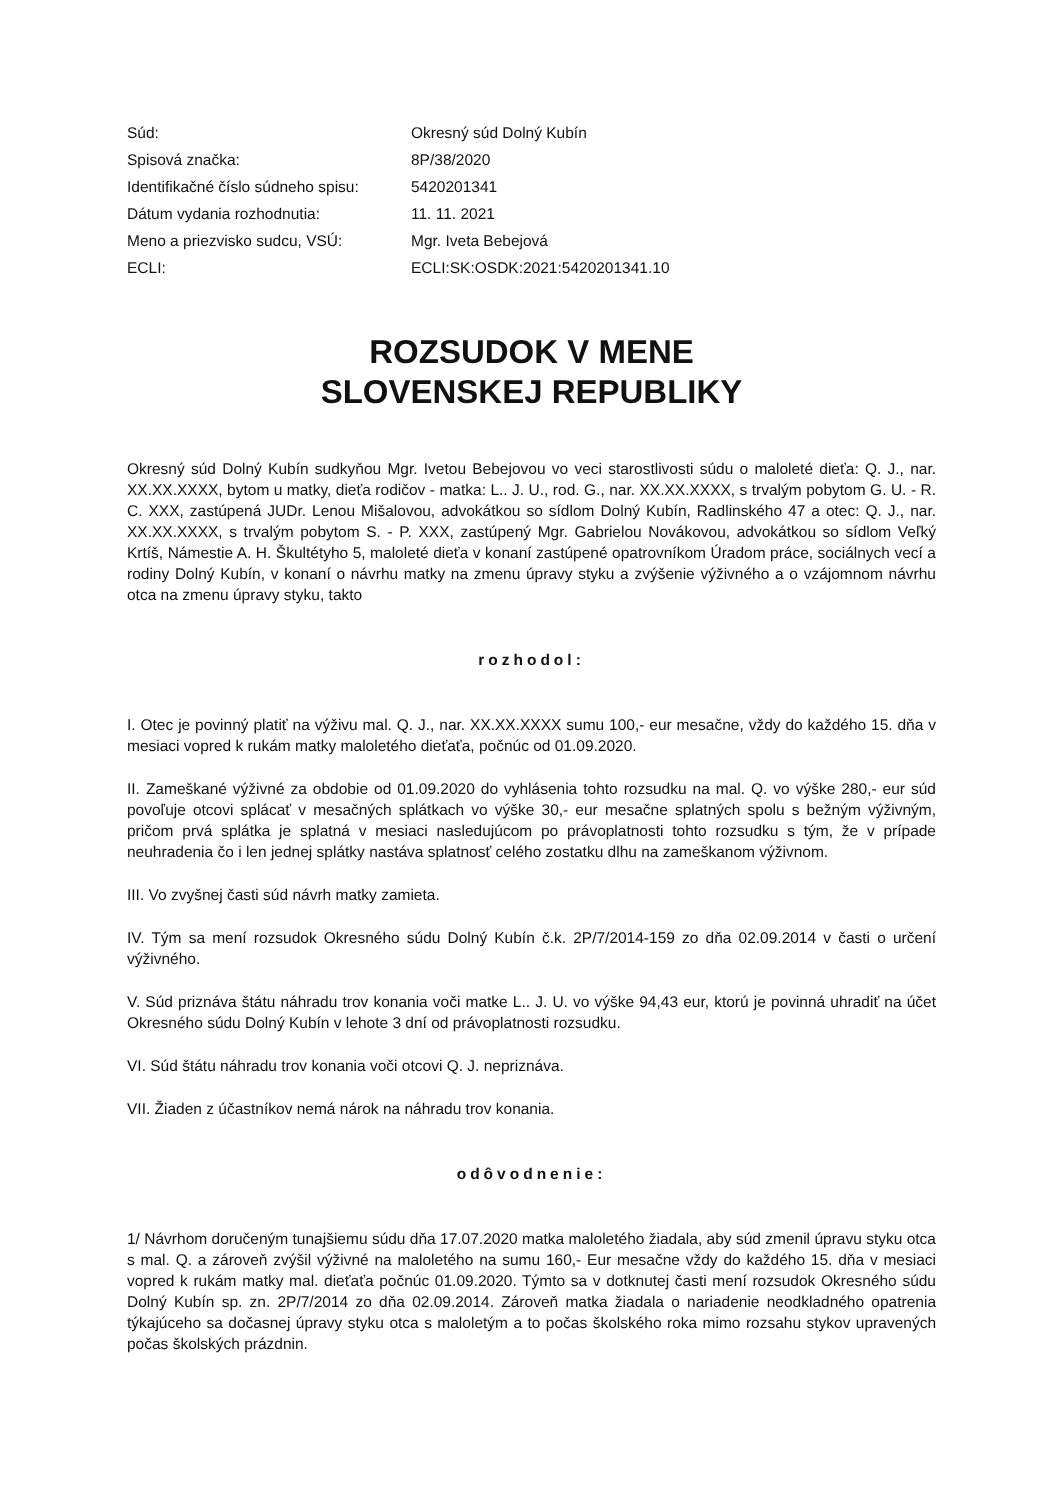| Súd: | Okresný súd Dolný Kubín |
| Spisová značka: | 8P/38/2020 |
| Identifikačné číslo súdneho spisu: | 5420201341 |
| Dátum vydania rozhodnutia: | 11. 11. 2021 |
| Meno a priezvisko sudcu, VSÚ: | Mgr. Iveta Bebejová |
| ECLI: | ECLI:SK:OSDK:2021:5420201341.10 |
ROZSUDOK V MENE
SLOVENSKEJ REPUBLIKY
Okresný súd Dolný Kubín sudkyňou Mgr. Ivetou Bebejovou vo veci starostlivosti súdu o maloleté dieťa: Q. J., nar. XX.XX.XXXX, bytom u matky, dieťa rodičov - matka: L.. J. U., rod. G., nar. XX.XX.XXXX, s trvalým pobytom G. U. - R. C. XXX, zastúpená JUDr. Lenou Mišalovou, advokátkou so sídlom Dolný Kubín, Radlinského 47 a otec: Q. J., nar. XX.XX.XXXX, s trvalým pobytom S. - P. XXX, zastúpený Mgr. Gabrielou Novákovou, advokátkou so sídlom Veľký Krtíš, Námestie A. H. Škultétyho 5, maloleté dieťa v konaní zastúpené opatrovníkom Úradom práce, sociálnych vecí a rodiny Dolný Kubín, v konaní o návrhu matky na zmenu úpravy styku a zvýšenie výživného a o vzájomnom návrhu otca na zmenu úpravy styku, takto
rozhodol:
I. Otec je povinný platiť na výživu mal. Q. J., nar. XX.XX.XXXX sumu 100,- eur mesačne, vždy do každého 15. dňa v mesiaci vopred k rukám matky maloletého dieťaťa, počnúc od 01.09.2020.
II. Zameškané výživné za obdobie od 01.09.2020 do vyhlásenia tohto rozsudku na mal. Q. vo výške 280,- eur súd povoľuje otcovi splácať v mesačných splátkach vo výške 30,- eur mesačne splatných spolu s bežným výživným, pričom prvá splátka je splatná v mesiaci nasledujúcom po právoplatnosti tohto rozsudku s tým, že v prípade neuhradenia čo i len jednej splátky nastáva splatnosť celého zostatku dlhu na zameškanom výživnom.
III. Vo zvyšnej časti súd návrh matky zamieta.
IV. Tým sa mení rozsudok Okresného súdu Dolný Kubín č.k. 2P/7/2014-159 zo dňa 02.09.2014 v časti o určení výživného.
V. Súd priznáva štátu náhradu trov konania voči matke L.. J. U. vo výške 94,43 eur, ktorú je povinná uhradiť na účet Okresného súdu Dolný Kubín v lehote 3 dní od právoplatnosti rozsudku.
VI. Súd štátu náhradu trov konania voči otcovi Q. J. nepriznáva.
VII. Žiaden z účastníkov nemá nárok na náhradu trov konania.
odôvodnenie:
1/ Návrhom doručeným tunajšiemu súdu dňa 17.07.2020 matka maloletého žiadala, aby súd zmenil úpravu styku otca s mal. Q. a zároveň zvýšil výživné na maloletého na sumu 160,- Eur mesačne vždy do každého 15. dňa v mesiaci vopred k rukám matky mal. dieťaťa počnúc 01.09.2020. Týmto sa v dotknutej časti mení rozsudok Okresného súdu Dolný Kubín sp. zn. 2P/7/2014 zo dňa 02.09.2014. Zároveň matka žiadala o nariadenie neodkladného opatrenia týkajúceho sa dočasnej úpravy styku otca s maloletým a to počas školského roka mimo rozsahu stykov upravených počas školských prázdnin.